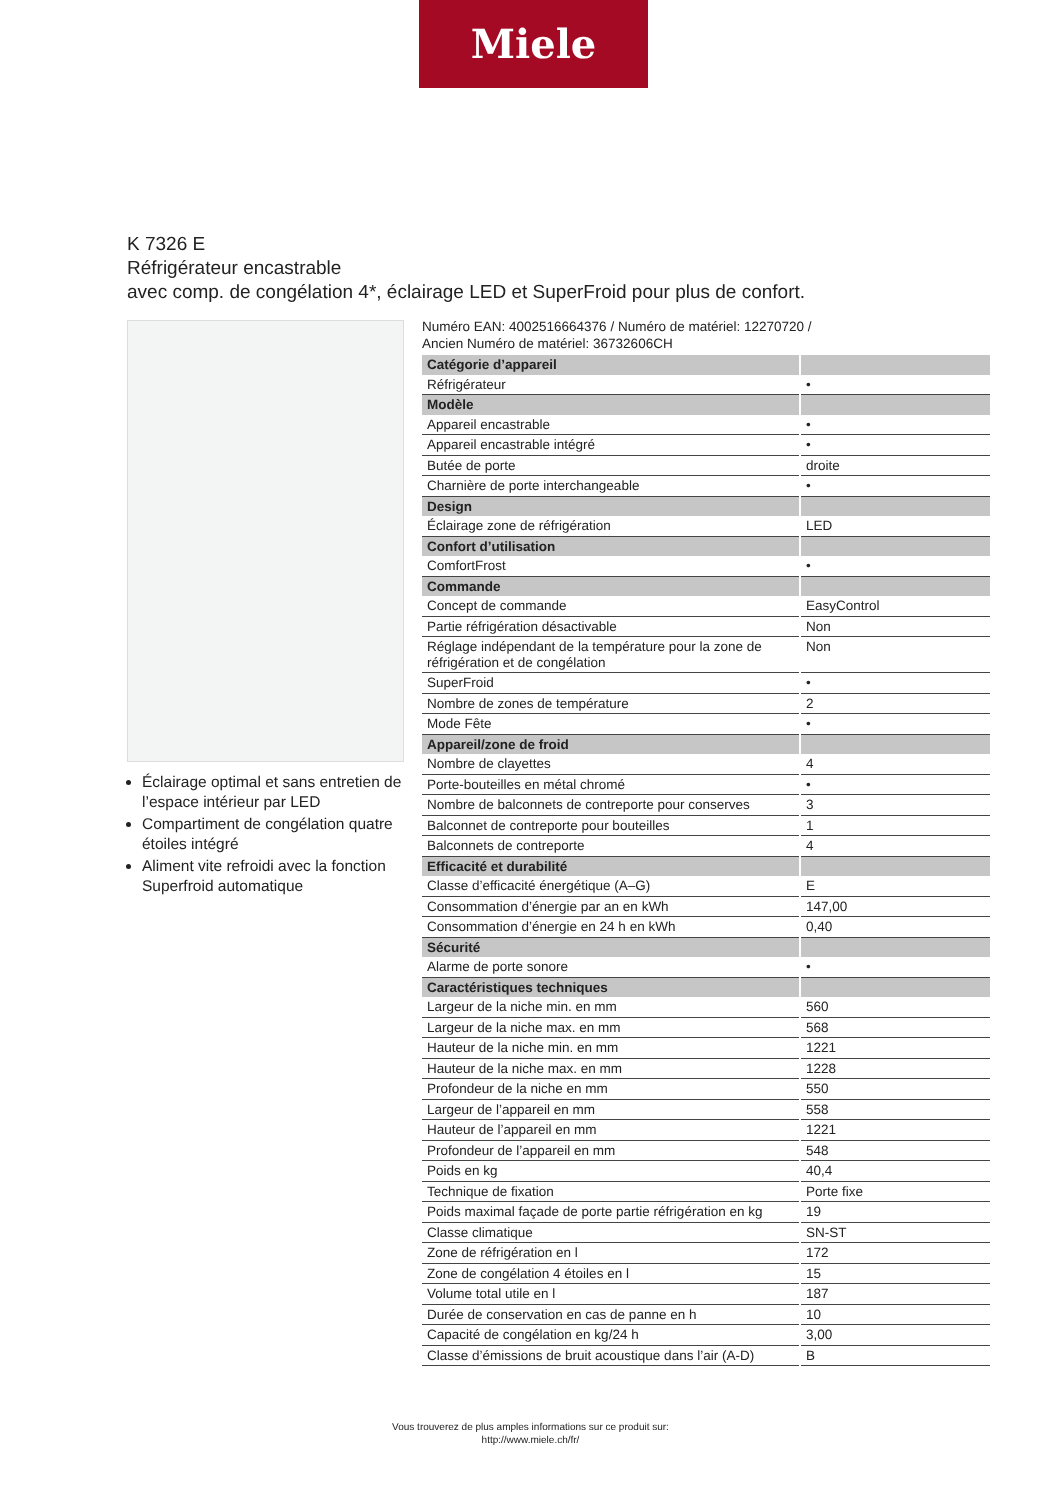Miele
K 7326 E
Réfrigérateur encastrable
avec comp. de congélation 4*, éclairage LED et SuperFroid pour plus de confort.
Éclairage optimal et sans entretien de l’espace intérieur par LED
Compartiment de congélation quatre étoiles intégré
Aliment vite refroidi avec la fonction Superfroid automatique
Numéro EAN: 4002516664376 / Numéro de matériel: 12270720 /
Ancien Numéro de matériel: 36732606CH
| Catégorie d’appareil | |
| Réfrigérateur | • |
| Modèle | |
| Appareil encastrable | • |
| Appareil encastrable intégré | • |
| Butée de porte | droite |
| Charnière de porte interchangeable | • |
| Design | |
| Éclairage zone de réfrigération | LED |
| Confort d’utilisation | |
| ComfortFrost | • |
| Commande | |
| Concept de commande | EasyControl |
| Partie réfrigération désactivable | Non |
| Réglage indépendant de la température pour la zone de réfrigération et de congélation | Non |
| SuperFroid | • |
| Nombre de zones de température | 2 |
| Mode Fête | • |
| Appareil/zone de froid | |
| Nombre de clayettes | 4 |
| Porte-bouteilles en métal chromé | • |
| Nombre de balconnets de contreporte pour conserves | 3 |
| Balconnet de contreporte pour bouteilles | 1 |
| Balconnets de contreporte | 4 |
| Efficacité et durabilité | |
| Classe d’efficacité énergétique (A–G) | E |
| Consommation d’énergie par an en kWh | 147,00 |
| Consommation d’énergie en 24 h en kWh | 0,40 |
| Sécurité | |
| Alarme de porte sonore | • |
| Caractéristiques techniques | |
| Largeur de la niche min. en mm | 560 |
| Largeur de la niche max. en mm | 568 |
| Hauteur de la niche min. en mm | 1221 |
| Hauteur de la niche max. en mm | 1228 |
| Profondeur de la niche en mm | 550 |
| Largeur de l’appareil en mm | 558 |
| Hauteur de l’appareil en mm | 1221 |
| Profondeur de l’appareil en mm | 548 |
| Poids en kg | 40,4 |
| Technique de fixation | Porte fixe |
| Poids maximal façade de porte partie réfrigération en kg | 19 |
| Classe climatique | SN-ST |
| Zone de réfrigération en l | 172 |
| Zone de congélation 4 étoiles en l | 15 |
| Volume total utile en l | 187 |
| Durée de conservation en cas de panne en h | 10 |
| Capacité de congélation en kg/24 h | 3,00 |
| Classe d’émissions de bruit acoustique dans l’air (A-D) | B |
Vous trouverez de plus amples informations sur ce produit sur:
http://www.miele.ch/fr/